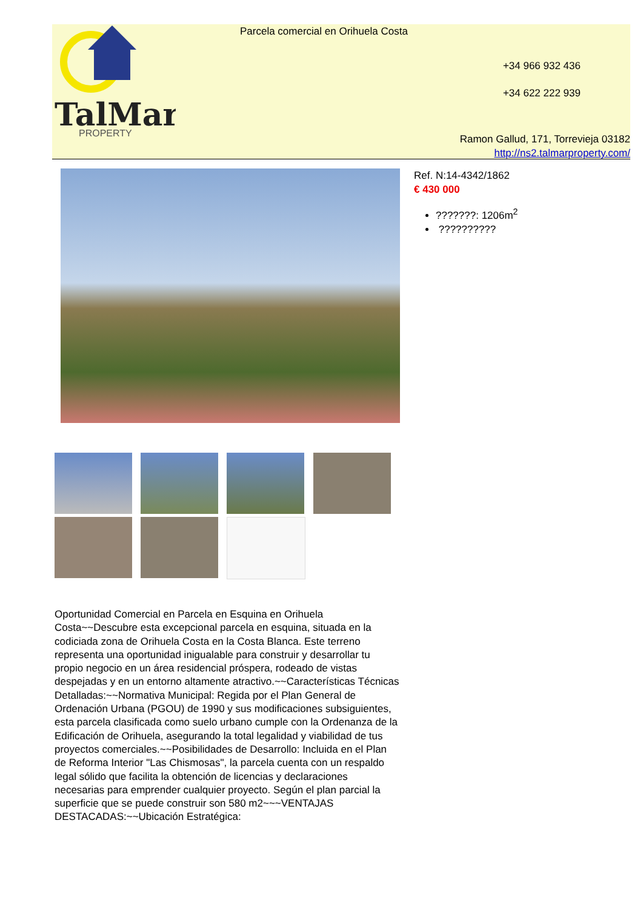TalMar
PROPERTY
Parcela comercial en Orihuela Costa
+34 966 932 436
+34 622 222 939
Ramon Gallud, 171, Torrevieja 03182
http://ns2.talmarproperty.com/
Ref. N:14-4342/1862
€ 430 000
???????: 1206m<sup>2</sup>
??????????
Oportunidad Comercial en Parcela en Esquina en Orihuela Costa~~Descubre esta excepcional parcela en esquina, situada en la codiciada zona de Orihuela Costa en la Costa Blanca. Este terreno representa una oportunidad inigualable para construir y desarrollar tu propio negocio en un área residencial próspera, rodeado de vistas despejadas y en un entorno altamente atractivo.~~Características Técnicas Detalladas:~~Normativa Municipal: Regida por el Plan General de Ordenación Urbana (PGOU) de 1990 y sus modificaciones subsiguientes, esta parcela clasificada como suelo urbano cumple con la Ordenanza de la Edificación de Orihuela, asegurando la total legalidad y viabilidad de tus proyectos comerciales.~~Posibilidades de Desarrollo: Incluida en el Plan de Reforma Interior "Las Chismosas", la parcela cuenta con un respaldo legal sólido que facilita la obtención de licencias y declaraciones necesarias para emprender cualquier proyecto. Según el plan parcial la superficie que se puede construir son 580 m2~~~VENTAJAS DESTACADAS:~~Ubicación Estratégica: